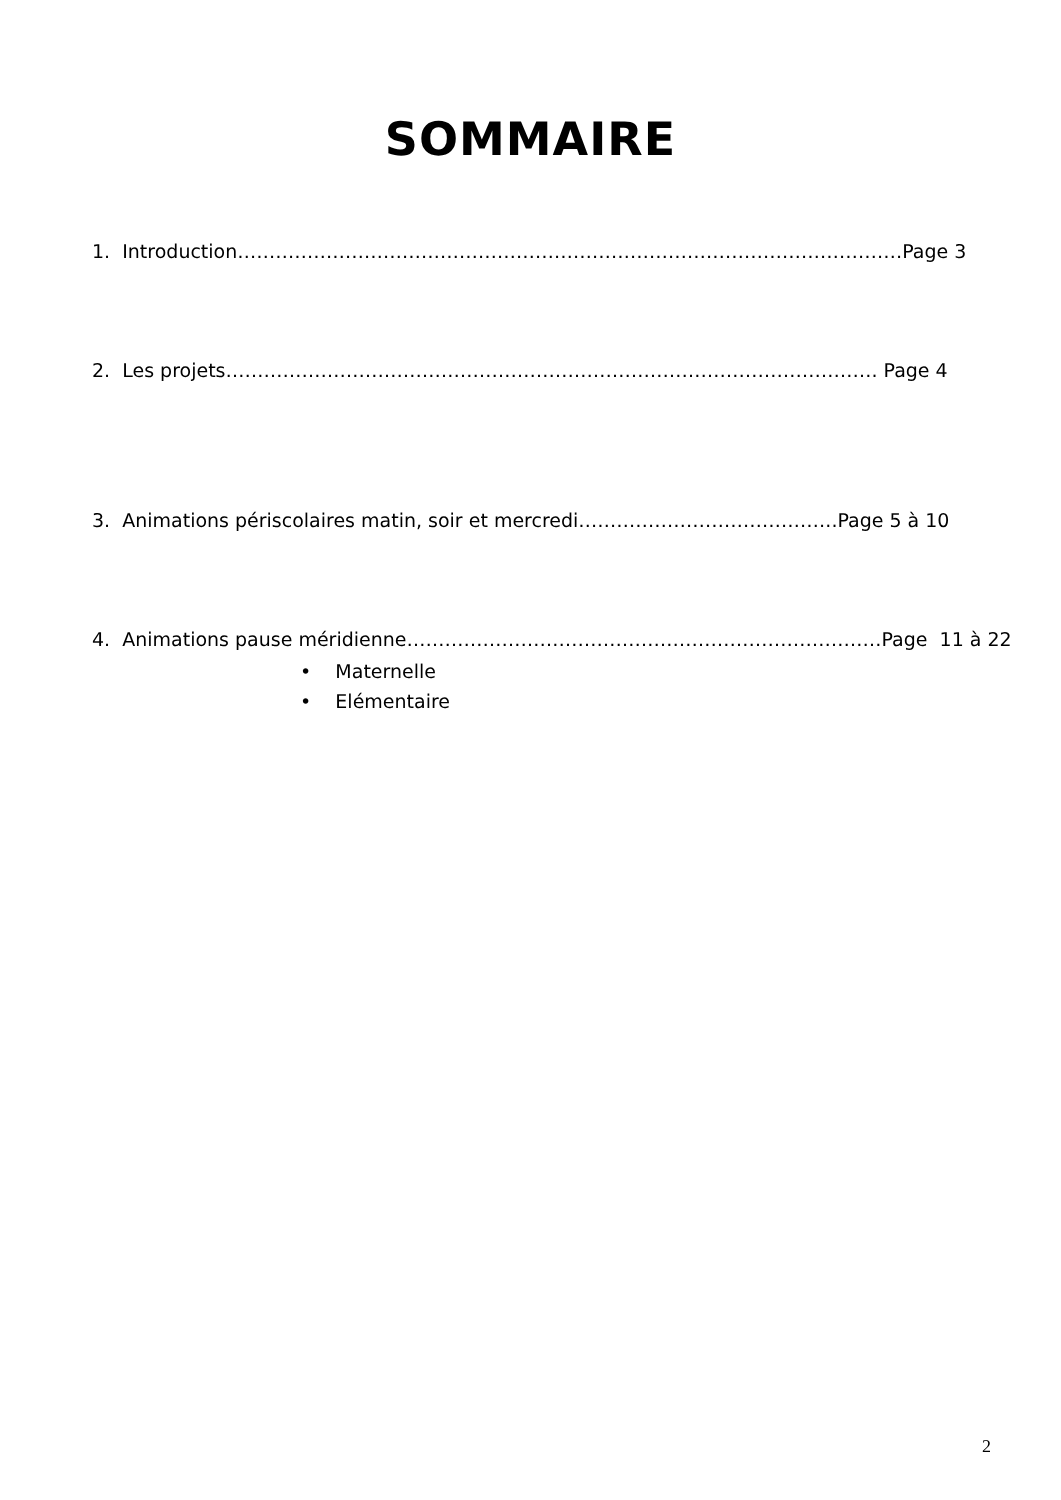SOMMAIRE
1. Introduction……………………………………………………………………………………………Page 3
2. Les projets…………………………………………………………………………………………. Page 4
3. Animations périscolaires matin, soir et mercredi…………………………………..Page 5 à 10
4. Animations pause méridienne…………………………………………………………………Page 11 à 22
• Maternelle
• Elémentaire
2